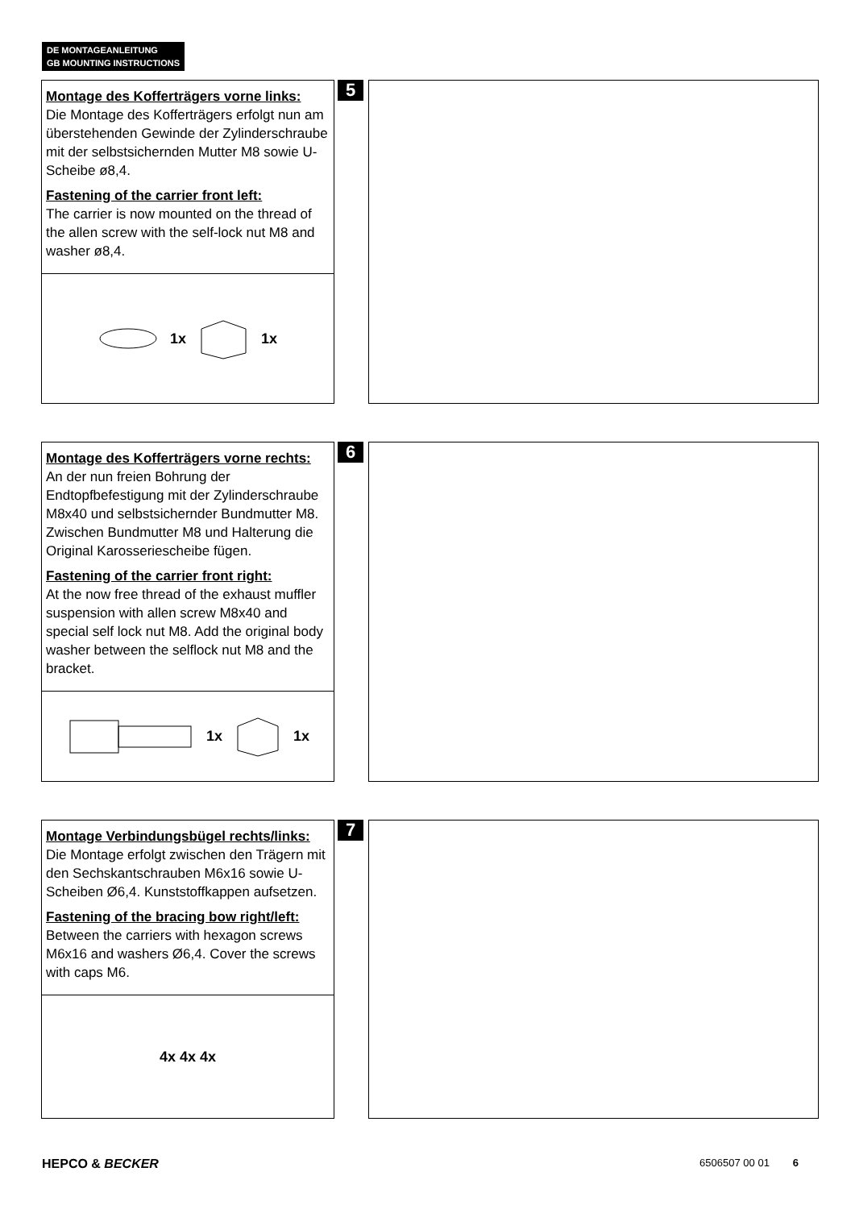DE MONTAGEANLEITUNG
GB MOUNTING INSTRUCTIONS
Montage des Kofferträgers vorne links:
Die Montage des Kofferträgers erfolgt nun am überstehenden Gewinde der Zylinderschraube mit der selbstsichernden Mutter M8 sowie U-Scheibe ø8,4.
Fastening of the carrier front left:
The carrier is now mounted on the thread of the allen screw with the self-lock nut M8 and washer ø8,4.
1x 1x
5
Montage des Kofferträgers vorne rechts:
An der nun freien Bohrung der Endtopfbefestigung mit der Zylinderschraube M8x40 und selbstsichernder Bundmutter M8. Zwischen Bundmutter M8 und Halterung die Original Karosseriescheibe fügen.
Fastening of the carrier front right:
At the now free thread of the exhaust muffler suspension with allen screw M8x40 and special self lock nut M8. Add the original body washer between the selflock nut M8 and the bracket.
1x 1x
6
Montage Verbindungsbügel rechts/links:
Die Montage erfolgt zwischen den Trägern mit den Sechskantschrauben M6x16 sowie U-Scheiben Ø6,4. Kunststoffkappen aufsetzen.
Fastening of the bracing bow right/left:
Between the carriers with hexagon screws M6x16 and washers Ø6,4. Cover the screws with caps M6.
4x 4x 4x
7
HEPCO & BECKER 6506507 00 01 6